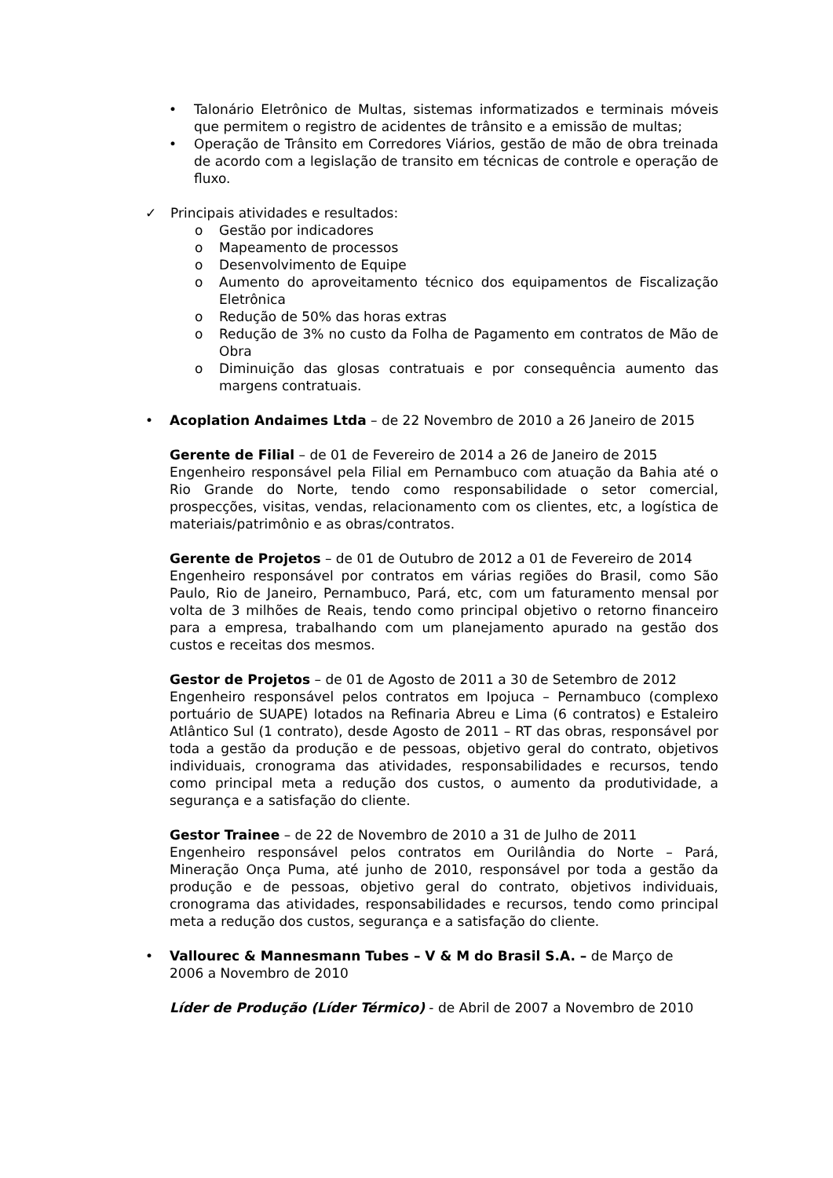• Talonário Eletrônico de Multas, sistemas informatizados e terminais móveis que permitem o registro de acidentes de trânsito e a emissão de multas;
• Operação de Trânsito em Corredores Viários, gestão de mão de obra treinada de acordo com a legislação de transito em técnicas de controle e operação de fluxo.
✓ Principais atividades e resultados:
o Gestão por indicadores
o Mapeamento de processos
o Desenvolvimento de Equipe
o Aumento do aproveitamento técnico dos equipamentos de Fiscalização Eletrônica
o Redução de 50% das horas extras
o Redução de 3% no custo da Folha de Pagamento em contratos de Mão de Obra
o Diminuição das glosas contratuais e por consequência aumento das margens contratuais.
• Acoplation Andaimes Ltda – de 22 Novembro de 2010 a 26 Janeiro de 2015
Gerente de Filial – de 01 de Fevereiro de 2014 a 26 de Janeiro de 2015
Engenheiro responsável pela Filial em Pernambuco com atuação da Bahia até o Rio Grande do Norte, tendo como responsabilidade o setor comercial, prospecções, visitas, vendas, relacionamento com os clientes, etc, a logística de materiais/patrimônio e as obras/contratos.
Gerente de Projetos – de 01 de Outubro de 2012 a 01 de Fevereiro de 2014
Engenheiro responsável por contratos em várias regiões do Brasil, como São Paulo, Rio de Janeiro, Pernambuco, Pará, etc, com um faturamento mensal por volta de 3 milhões de Reais, tendo como principal objetivo o retorno financeiro para a empresa, trabalhando com um planejamento apurado na gestão dos custos e receitas dos mesmos.
Gestor de Projetos – de 01 de Agosto de 2011 a 30 de Setembro de 2012
Engenheiro responsável pelos contratos em Ipojuca – Pernambuco (complexo portuário de SUAPE) lotados na Refinaria Abreu e Lima (6 contratos) e Estaleiro Atlântico Sul (1 contrato), desde Agosto de 2011 – RT das obras, responsável por toda a gestão da produção e de pessoas, objetivo geral do contrato, objetivos individuais, cronograma das atividades, responsabilidades e recursos, tendo como principal meta a redução dos custos, o aumento da produtividade, a segurança e a satisfação do cliente.
Gestor Trainee – de 22 de Novembro de 2010 a 31 de Julho de 2011
Engenheiro responsável pelos contratos em Ourilândia do Norte – Pará, Mineração Onça Puma, até junho de 2010, responsável por toda a gestão da produção e de pessoas, objetivo geral do contrato, objetivos individuais, cronograma das atividades, responsabilidades e recursos, tendo como principal meta a redução dos custos, segurança e a satisfação do cliente.
• Vallourec & Mannesmann Tubes – V & M do Brasil S.A. – de Março de 2006 a Novembro de 2010
Líder de Produção (Líder Térmico) - de Abril de 2007 a Novembro de 2010